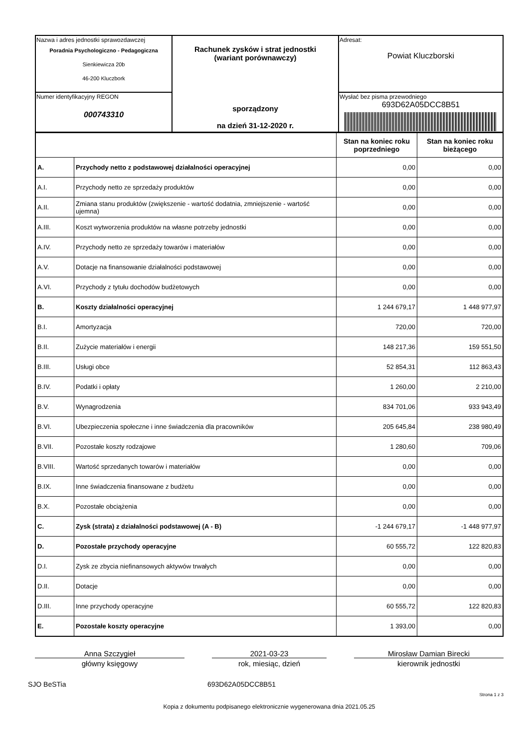| Nazwa i adres jednostki sprawozdawczej Poradnia Psychologiczno - Pedagogiczna Sienkiewicza 20b 46-200 Kluczbork | Rachunek zysków i strat jednostki (wariant porównawczy) sporządzony na dzień 31-12-2020 r. | Adresat: Powiat Kluczborski |
| Numer identyfikacyjny REGON 000743310 | | Wysłać bez pisma przewodniego 693D62A05DCC8B51 |
| | | Stan na koniec roku poprzedniego | Stan na koniec roku bieżącego |
| --- | --- | --- | --- |
| A. | Przychody netto z podstawowej działalności operacyjnej | 0,00 | 0,00 |
| A.I. | Przychody netto ze sprzedaży produktów | 0,00 | 0,00 |
| A.II. | Zmiana stanu produktów (zwiększenie - wartość dodatnia, zmniejszenie - wartość ujemna) | 0,00 | 0,00 |
| A.III. | Koszt wytworzenia produktów na własne potrzeby jednostki | 0,00 | 0,00 |
| A.IV. | Przychody netto ze sprzedaży towarów i materiałów | 0,00 | 0,00 |
| A.V. | Dotacje na finansowanie działalności podstawowej | 0,00 | 0,00 |
| A.VI. | Przychody z tytułu dochodów budżetowych | 0,00 | 0,00 |
| B. | Koszty działalności operacyjnej | 1 244 679,17 | 1 448 977,97 |
| B.I. | Amortyzacja | 720,00 | 720,00 |
| B.II. | Zużycie materiałów i energii | 148 217,36 | 159 551,50 |
| B.III. | Usługi obce | 52 854,31 | 112 863,43 |
| B.IV. | Podatki i opłaty | 1 260,00 | 2 210,00 |
| B.V. | Wynagrodzenia | 834 701,06 | 933 943,49 |
| B.VI. | Ubezpieczenia społeczne i inne świadczenia dla pracowników | 205 645,84 | 238 980,49 |
| B.VII. | Pozostałe koszty rodzajowe | 1 280,60 | 709,06 |
| B.VIII. | Wartość sprzedanych towarów i materiałów | 0,00 | 0,00 |
| B.IX. | Inne świadczenia finansowane z budżetu | 0,00 | 0,00 |
| B.X. | Pozostałe obciążenia | 0,00 | 0,00 |
| C. | Zysk (strata) z działalności podstawowej (A - B) | -1 244 679,17 | -1 448 977,97 |
| D. | Pozostałe przychody operacyjne | 60 555,72 | 122 820,83 |
| D.I. | Zysk ze zbycia niefinansowych aktywów trwałych | 0,00 | 0,00 |
| D.II. | Dotacje | 0,00 | 0,00 |
| D.III. | Inne przychody operacyjne | 60 555,72 | 122 820,83 |
| E. | Pozostałe koszty operacyjne | 1 393,00 | 0,00 |
Anna Szczygieł
główny księgowy
2021-03-23
rok, miesiąc, dzień
Mirosław Damian Birecki
kierownik jednostki
SJO BeSTia 693D62A05DCC8B51
Strona 1 z 3
Kopia z dokumentu podpisanego elektronicznie wygenerowana dnia 2021.05.25